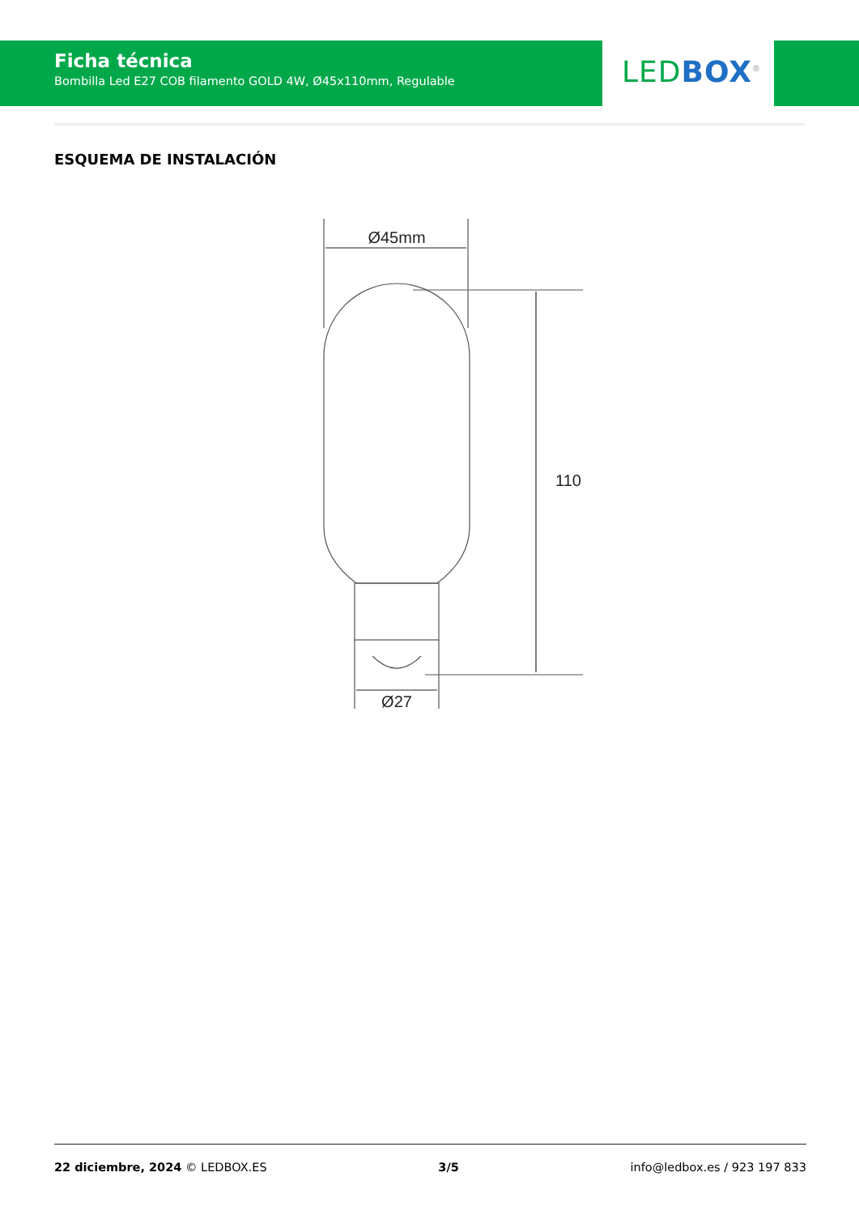Ficha técnica
Bombilla Led E27 COB filamento GOLD 4W, Ø45x110mm, Regulable
LED BOX<sup>®</sup>
ESQUEMA DE INSTALACIÓN
Ø45mm
110
Ø27
22 diciembre, 2024 © LEDBOX.ES 3/5 info@ledbox.es / 923 197 833